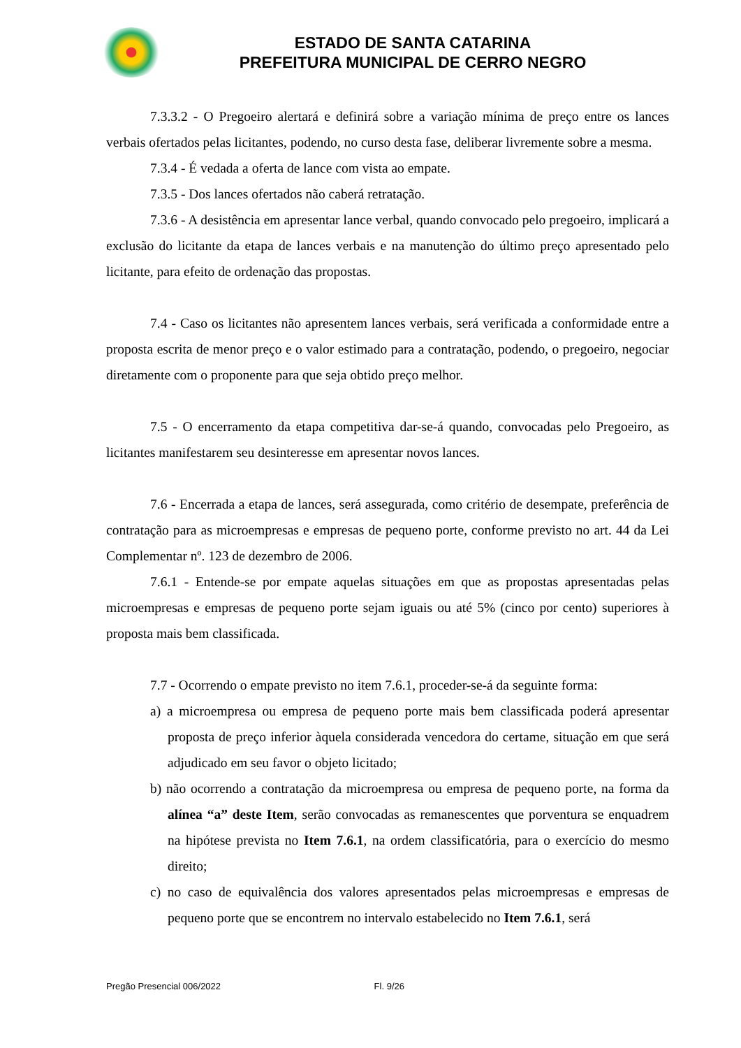ESTADO DE SANTA CATARINA
PREFEITURA MUNICIPAL DE CERRO NEGRO
7.3.3.2 - O Pregoeiro alertará e definirá sobre a variação mínima de preço entre os lances verbais ofertados pelas licitantes, podendo, no curso desta fase, deliberar livremente sobre a mesma.
7.3.4 - É vedada a oferta de lance com vista ao empate.
7.3.5 - Dos lances ofertados não caberá retratação.
7.3.6 - A desistência em apresentar lance verbal, quando convocado pelo pregoeiro, implicará a exclusão do licitante da etapa de lances verbais e na manutenção do último preço apresentado pelo licitante, para efeito de ordenação das propostas.
7.4 - Caso os licitantes não apresentem lances verbais, será verificada a conformidade entre a proposta escrita de menor preço e o valor estimado para a contratação, podendo, o pregoeiro, negociar diretamente com o proponente para que seja obtido preço melhor.
7.5 - O encerramento da etapa competitiva dar-se-á quando, convocadas pelo Pregoeiro, as licitantes manifestarem seu desinteresse em apresentar novos lances.
7.6 - Encerrada a etapa de lances, será assegurada, como critério de desempate, preferência de contratação para as microempresas e empresas de pequeno porte, conforme previsto no art. 44 da Lei Complementar nº. 123 de dezembro de 2006.
7.6.1 - Entende-se por empate aquelas situações em que as propostas apresentadas pelas microempresas e empresas de pequeno porte sejam iguais ou até 5% (cinco por cento) superiores à proposta mais bem classificada.
7.7 - Ocorrendo o empate previsto no item 7.6.1, proceder-se-á da seguinte forma:
a) a microempresa ou empresa de pequeno porte mais bem classificada poderá apresentar proposta de preço inferior àquela considerada vencedora do certame, situação em que será adjudicado em seu favor o objeto licitado;
b) não ocorrendo a contratação da microempresa ou empresa de pequeno porte, na forma da alínea “a” deste Item, serão convocadas as remanescentes que porventura se enquadrem na hipótese prevista no Item 7.6.1, na ordem classificatória, para o exercício do mesmo direito;
c) no caso de equivalência dos valores apresentados pelas microempresas e empresas de pequeno porte que se encontrem no intervalo estabelecido no Item 7.6.1, será
Pregão Presencial 006/2022 Fl. 9/26